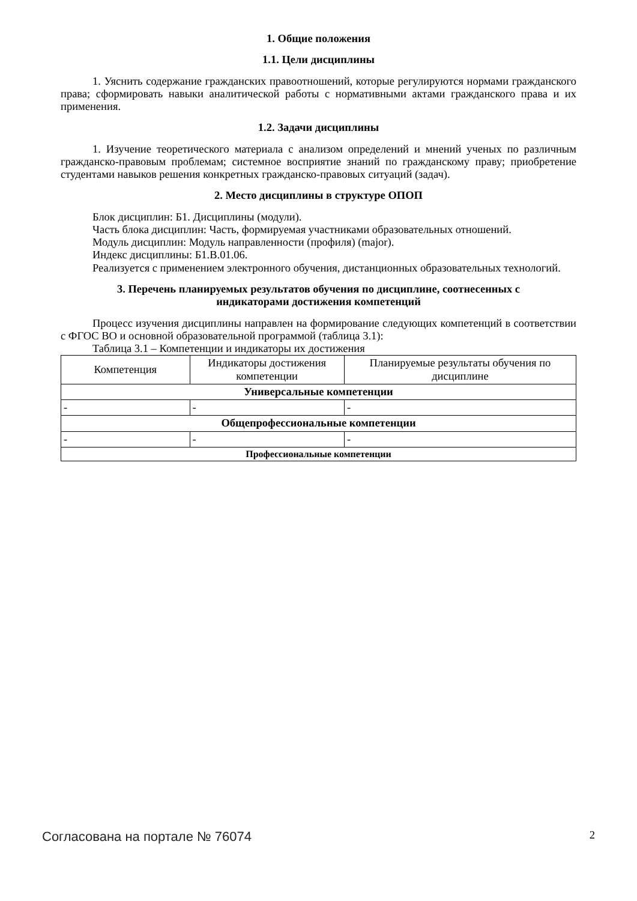1. Общие положения
1.1. Цели дисциплины
1. Уяснить содержание гражданских правоотношений, которые регулируются нормами гражданского права; сформировать навыки аналитической работы с нормативными актами гражданского права и их применения.
1.2. Задачи дисциплины
1. Изучение теоретического материала с анализом определений и мнений ученых по различным гражданско-правовым проблемам; системное восприятие знаний по гражданскому праву; приобретение студентами навыков решения конкретных гражданско-правовых ситуаций (задач).
2. Место дисциплины в структуре ОПОП
Блок дисциплин: Б1. Дисциплины (модули).
Часть блока дисциплин: Часть, формируемая участниками образовательных отношений.
Модуль дисциплин: Модуль направленности (профиля) (major).
Индекс дисциплины: Б1.В.01.06.
Реализуется с применением электронного обучения, дистанционных образовательных технологий.
3. Перечень планируемых результатов обучения по дисциплине, соотнесенных с
индикаторами достижения компетенций
Процесс изучения дисциплины направлен на формирование следующих компетенций в соответствии с ФГОС ВО и основной образовательной программой (таблица 3.1):
Таблица 3.1 – Компетенции и индикаторы их достижения
| Компетенция | Индикаторы достижения компетенции | Планируемые результаты обучения по дисциплине |
| --- | --- | --- |
| Универсальные компетенции | | |
| - | - | - |
| Общепрофессиональные компетенции | | |
| - | - | - |
| Профессиональные компетенции | | |
Согласована на портале № 76074 2